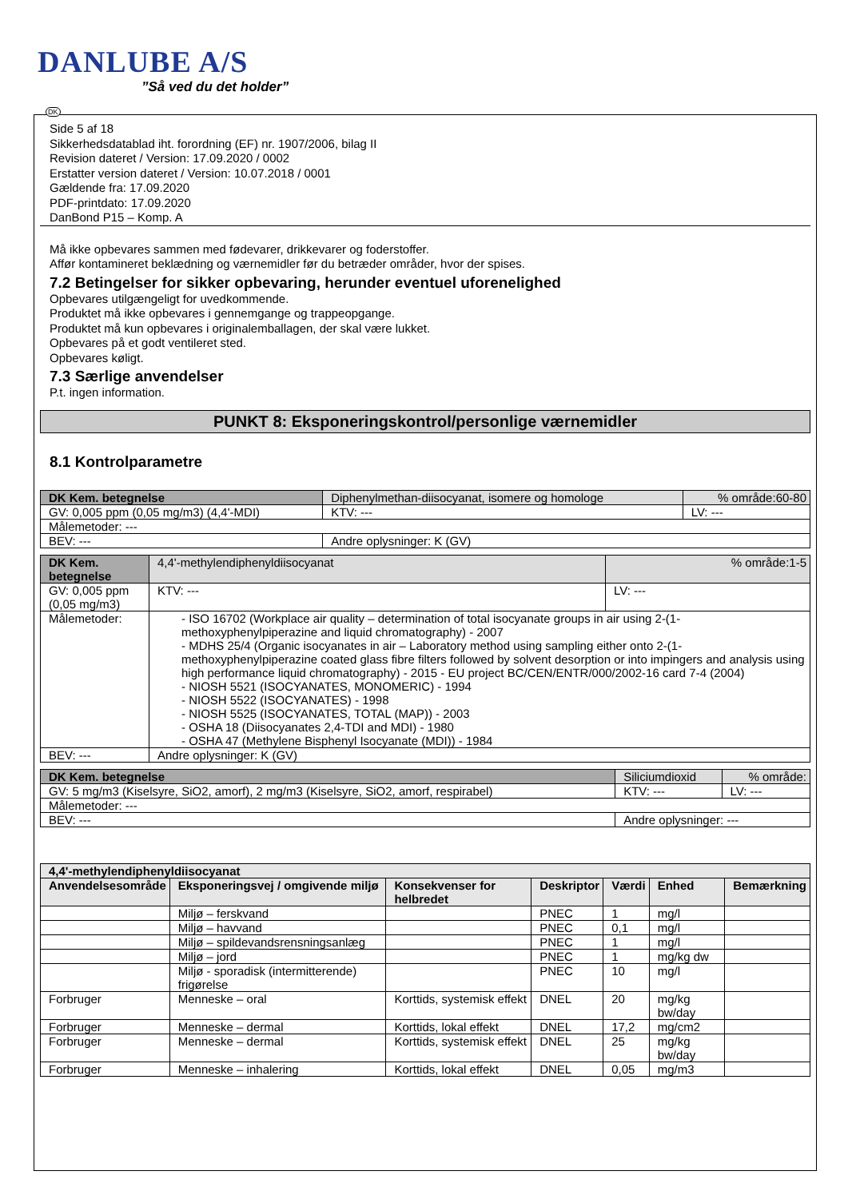DANLUBE A/S
”Så ved du det holder”
DK
Side 5 af 18
Sikkerhedsdatablad iht. forordning (EF) nr. 1907/2006, bilag II
Revision dateret / Version: 17.09.2020 / 0002
Erstatter version dateret / Version: 10.07.2018 / 0001
Gældende fra: 17.09.2020
PDF-printdato: 17.09.2020
DanBond P15 – Komp. A
Må ikke opbevares sammen med fødevarer, drikkevarer og foderstoffer.
Affør kontamineret beklædning og værnemidler før du betræder områder, hvor der spises.
7.2 Betingelser for sikker opbevaring, herunder eventuel uforenelighed
Opbevares utilgængeligt for uvedkommende.
Produktet må ikke opbevares i gennemgange og trappeopgange.
Produktet må kun opbevares i originalemballagen, der skal være lukket.
Opbevares på et godt ventileret sted.
Opbevares køligt.
7.3 Særlige anvendelser
P.t. ingen information.
PUNKT 8: Eksponeringskontrol/personlige værnemidler
8.1 Kontrolparametre
| DK Kem. betegnelse | Diphenylmethan-diisocyanat, isomere og homologe | | % område:60-80 |
| GV: 0,005 ppm (0,05 mg/m3) (4,4'-MDI) | | KTV: --- | LV: --- |
| Målemetoder: --- | | | |
| BEV: --- | | Andre oplysninger: K (GV) | |
| DK Kem. betegnelse | 4,4'-methylendiphenyldiisocyanat | | % område:1-5 |
| GV: 0,005 ppm (0,05 mg/m3) | | KTV: --- | LV: --- |
| Målemetoder: | - ISO 16702 (Workplace air quality – determination of total isocyanate groups in air using 2-(1-methoxyphenylpiperazine and liquid chromatography) - 2007 - MDHS 25/4 (Organic isocyanates in air – Laboratory method using sampling either onto 2-(1-methoxyphenylpiperazine coated glass fibre filters followed by solvent desorption or into impingers and analysis using high performance liquid chromatography) - 2015 - EU project BC/CEN/ENTR/000/2002-16 card 7-4 (2004) - NIOSH 5521 (ISOCYANATES, MONOMERIC) - 1994 - NIOSH 5522 (ISOCYANATES) - 1998 - NIOSH 5525 (ISOCYANATES, TOTAL (MAP)) - 2003 - OSHA 18 (Diisocyanates 2,4-TDI and MDI) - 1980 - OSHA 47 (Methylene Bisphenyl Isocyanate (MDI)) - 1984 | | |
| BEV: --- | | Andre oplysninger: K (GV) | |
| DK Kem. betegnelse | Siliciumdioxid | | % område: |
| GV: 5 mg/m3 (Kiselsyre, SiO2, amorf), 2 mg/m3 (Kiselsyre, SiO2, amorf, respirabel) | | KTV: --- | LV: --- |
| Målemetoder: --- | | | |
| BEV: --- | | Andre oplysninger: --- | |
| 4,4'-methylendiphenyldiisocyanat | | | | | | |
| --- | --- | --- | --- | --- | --- | --- |
| Anvendelsesområde | Eksponeringsvej / omgivende miljø | Konsekvenser for helbredet | Deskriptor | Værdi | Enhed | Bemærkning |
| | Miljø – ferskvand | | PNEC | 1 | mg/l | |
| | Miljø – havvand | | PNEC | 0,1 | mg/l | |
| | Miljø – spildevandsrensningsanlæg | | PNEC | 1 | mg/l | |
| | Miljø – jord | | PNEC | 1 | mg/kg dw | |
| | Miljø - sporadisk (intermitterende) frigørelse | | PNEC | 10 | mg/l | |
| Forbruger | Menneske – oral | Korttids, systemisk effekt | DNEL | 20 | mg/kg bw/day | |
| Forbruger | Menneske – dermal | Korttids, lokal effekt | DNEL | 17,2 | mg/cm2 | |
| Forbruger | Menneske – dermal | Korttids, systemisk effekt | DNEL | 25 | mg/kg bw/day | |
| Forbruger | Menneske – inhalering | Korttids, lokal effekt | DNEL | 0,05 | mg/m3 | |